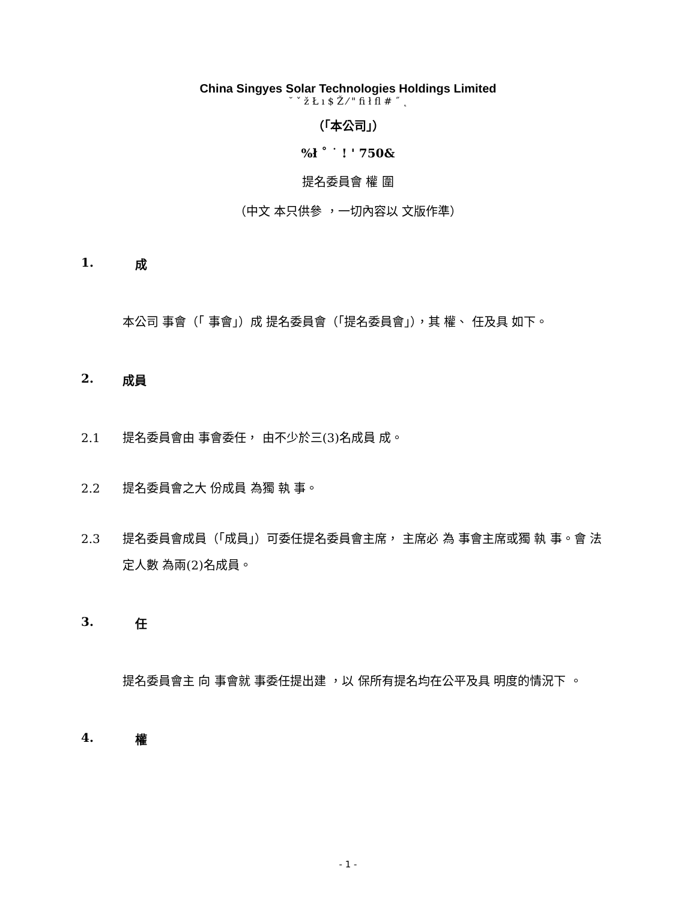China Singyes Solar Technologies Holdings Limited
˘ ˇ ž Ł ı $ Ž ⁄ " ﬁ ł ﬂ # ˝ ˛
（「本公司」）
%ł ˚ ˙ ! ' 750&
提名委員會 權 圍
（中文 本只供參 ，一切內容以 文版作準）
1. 成
本公司 事會（「 事會」）成 提名委員會（「提名委員會」），其 權、 任及具 如下。
2. 成員
2.1 提名委員會由 事會委任， 由不少於三(3)名成員 成。
2.2 提名委員會之大 份成員 為獨 執 事。
2.3 提名委員會成員（「成員」）可委任提名委員會主席， 主席必 為 事會主席或獨 執 事。會 法定人數 為兩(2)名成員。
3. 任
提名委員會主 向 事會就 事委任提出建 ，以 保所有提名均在公平及具 明度的情況下 。
4. 權
- 1 -